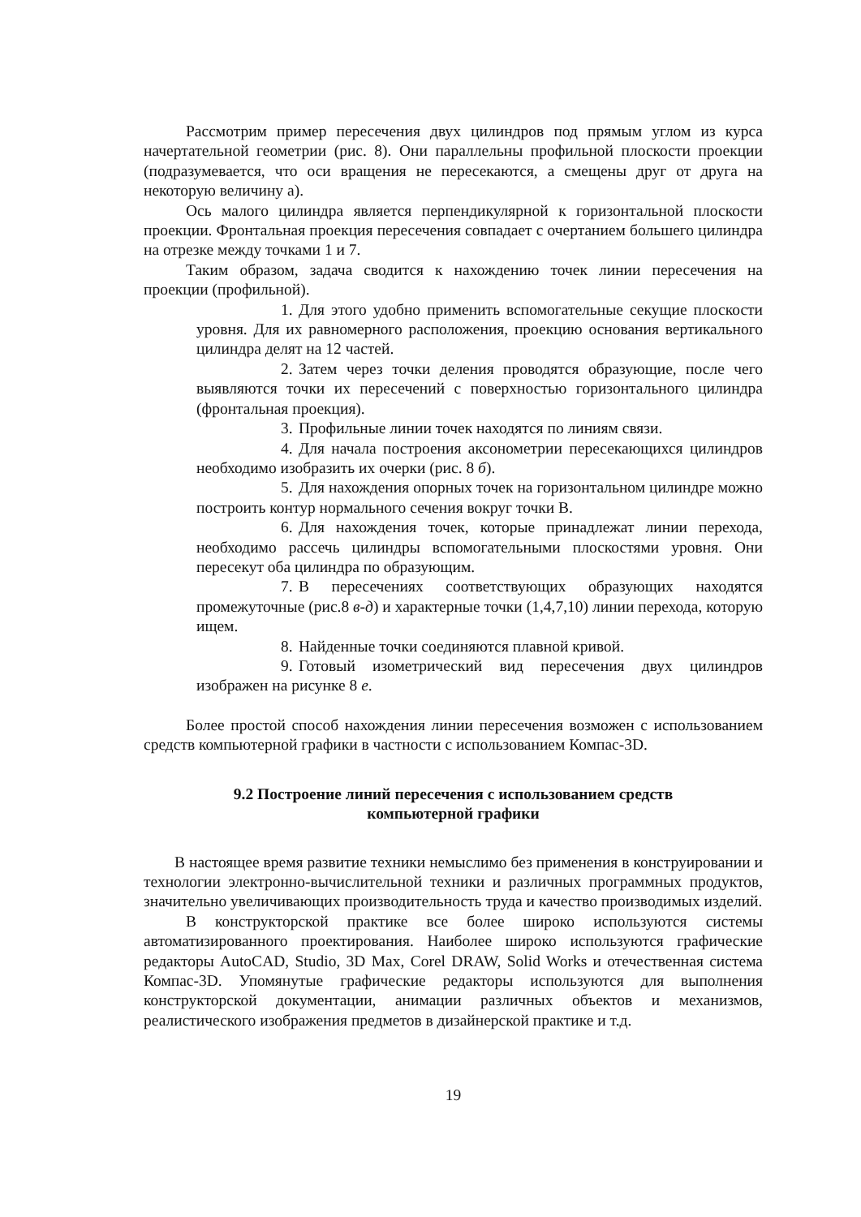Рассмотрим пример пересечения двух цилиндров под прямым углом из курса начертательной геометрии (рис. 8). Они параллельны профильной плоскости проекции (подразумевается, что оси вращения не пересекаются, а смещены друг от друга на некоторую величину а).
Ось малого цилиндра является перпендикулярной к горизонтальной плоскости проекции. Фронтальная проекция пересечения совпадает с очертанием большего цилиндра на отрезке между точками 1 и 7.
Таким образом, задача сводится к нахождению точек линии пересечения на проекции (профильной).
1. Для этого удобно применить вспомогательные секущие плоскости уровня. Для их равномерного расположения, проекцию основания вертикального цилиндра делят на 12 частей.
2. Затем через точки деления проводятся образующие, после чего выявляются точки их пересечений с поверхностью горизонтального цилиндра (фронтальная проекция).
3. Профильные линии точек находятся по линиям связи.
4. Для начала построения аксонометрии пересекающихся цилиндров необходимо изобразить их очерки (рис. 8 б).
5. Для нахождения опорных точек на горизонтальном цилиндре можно построить контур нормального сечения вокруг точки В.
6. Для нахождения точек, которые принадлежат линии перехода, необходимо рассечь цилиндры вспомогательными плоскостями уровня. Они пересекут оба цилиндра по образующим.
7. В пересечениях соответствующих образующих находятся промежуточные (рис.8 в-д) и характерные точки (1,4,7,10) линии перехода, которую ищем.
8. Найденные точки соединяются плавной кривой.
9. Готовый изометрический вид пересечения двух цилиндров изображен на рисунке 8 е.
Более простой способ нахождения линии пересечения возможен с использованием средств компьютерной графики в частности с использованием Компас-3D.
9.2 Построение линий пересечения с использованием средств
компьютерной графики
В настоящее время развитие техники немыслимо без применения в конструировании и технологии электронно-вычислительной техники и различных программных продуктов, значительно увеличивающих производительность труда и качество производимых изделий.
В конструкторской практике все более широко используются системы автоматизированного проектирования. Наиболее широко используются графические редакторы AutoCAD, Studio, 3D Max, Corel DRAW, Solid Works и отечественная система Компас-3D. Упомянутые графические редакторы используются для выполнения конструкторской документации, анимации различных объектов и механизмов, реалистического изображения предметов в дизайнерской практике и т.д.
19